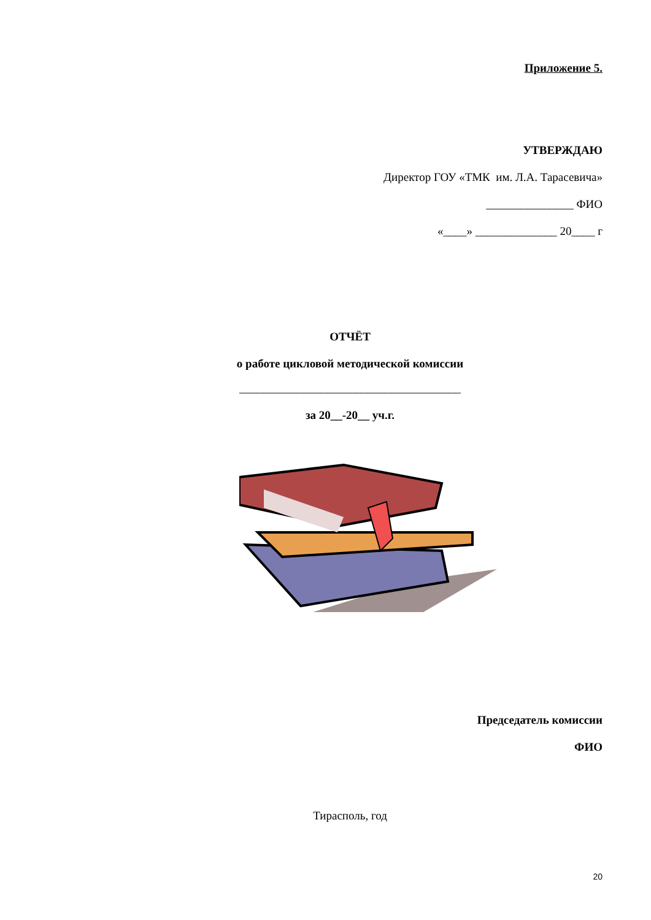Приложение 5.
УТВЕРЖДАЮ
Директор ГОУ «ТМК им. Л.А. Тарасевича»
_______________ ФИО
«____» ______________ 20____ г
ОТЧЁТ
о работе цикловой методической комиссии
______________________________________
за 20__-20__ уч.г.
Председатель комиссии
ФИО
Тирасполь, год
20